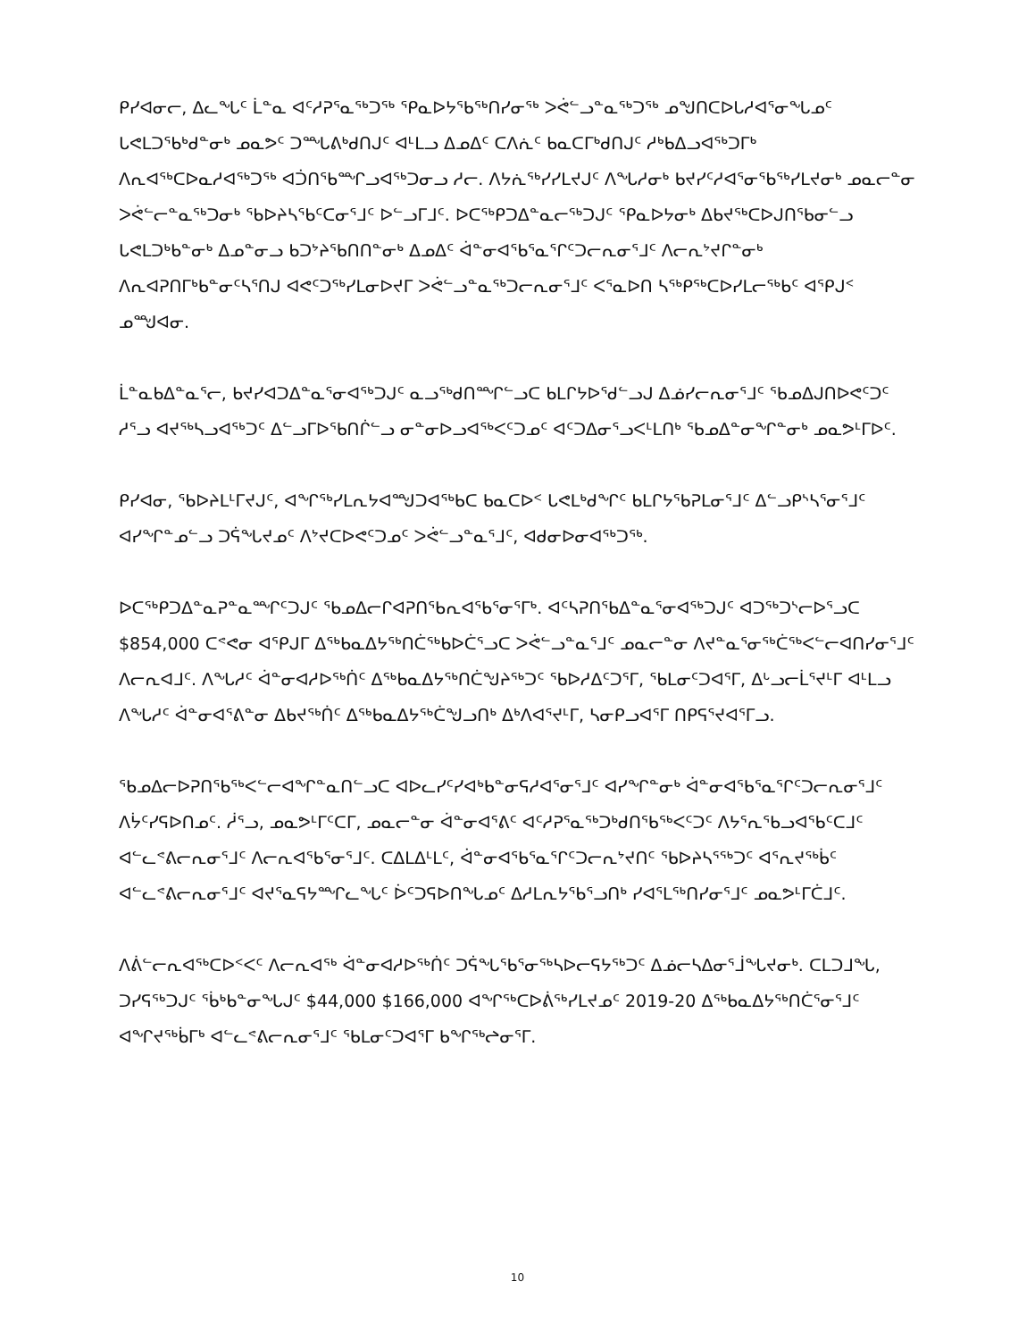ᑭᓯᐊᓂᓕ, ᐃᓚᖓᑦ ᒫᓐᓇ ᐊᑦᓱᕈᕐᓇᖅᑐᖅ ᕿᓇᐅᔭᖃᖅᑎᓯᓂᖅ ᐳᕚᓪᓗᓐᓇᖅᑐᖅ ᓄᖑᑎᑕᐅᒐᓱᐊᕐᓂᖓᓄᑦ ᒐᕙᒪᑐᖃᒃᑯᓐᓂᒃ ᓄᓇᕗᑦ ᑐᙵᕕᒃᑯᑎᒍᑦ ᐊᒻᒪᓗ ᐃᓄᐃᑦ ᑕᐱᕇᑦ ᑲᓇᑕᒥᒃᑯᑎᒍᑦ ᓱᒃᑲᐃᓗᐊᖅᑐᒥᒃ ᐱᕆᐊᖅᑕᐅᓇᓱᐊᖅᑐᖅ ᐊᑑᑎᖃᙱᓗᐊᖅᑐᓂᓗ ᓱᓕ. ᐱᔭᕇᖅᓯᓯᒪᔪᒍᑦ ᐱᖓᓱᓂᒃ ᑲᔪᓯᑦᓱᐊᕐᓂᖃᖅᓯᒪᔪᓂᒃ ᓄᓇᓕᓐᓂ ᐳᕚᓪᓕᓐᓇᖅᑐᓂᒃ ᖃᐅᔨᓴᖃᑦᑕᓂᕐᒧᑦ ᐅᓪᓗᒥᒧᑦ. ᐅᑕᖅᑭᑐᐃᓐᓇᓕᖅᑐᒍᑦ ᕿᓇᐅᔭᓂᒃ ᐃᑲᔪᖅᑕᐅᒍᑎᖃᓂᓪᓗ ᒐᕙᒪᑐᒃᑲᓐᓂᒃ ᐃᓄᓐᓂᓗ ᑲᑐᔾᔨᖃᑎᑎᓐᓂᒃ ᐃᓄᐃᑦ ᐋᓐᓂᐊᕐᑲᕐᓇᕐᒋᑦᑐᓕᕆᓂᕐᒧᑦ ᐱᓕᕆᔾᔪᒋᓐᓂᒃ ᐱᕆᐊᕈᑎᒥᒃᑲᓐᓂᑦᓴᕐᑎᒍ ᐊᕙᑦᑐᖅᓯᒪᓂᐅᔪᒥ ᐳᕚᓪᓗᓐᓇᖅᑐᓕᕆᓂᕐᒧᑦ ᐸᕐᓇᐅᑎ ᓴᖅᑭᖅᑕᐅᓯᒪᓕᖅᑲᑦ ᐊᕿᒍᑉ ᓄᙳᐊᓂ.
ᒫᓐᓇᑲᐃᓐᓇᕐᓕ, ᑲᔪᓯᐊᑐᐃᓐᓇᕐᓂᐊᖅᑐᒍᑦ ᓇᓗᖅᑯᑎᙱᓪᓗᑕ ᑲᒪᒋᔭᐅᕐᑯᓪᓗᒍ ᐃᓅᓯᓕᕆᓂᕐᒧᑦ ᖃᓄᐃᒍᑎᐅᕙᑦᑐᑦ ᓱᕐᓗ ᐊᔪᖅᓴᓗᐊᖅᑐᑦ ᐃᓪᓗᒥᐅᖃᑎᒌᓪᓗ ᓂᓐᓂᐅᓗᐊᖅᐸᑦᑐᓄᑦ ᐊᑦᑐᐃᓂᕐᓗᐸᒻᒪᑎᒃ ᖃᓄᐃᓐᓂᖏᓐᓂᒃ ᓄᓇᕗᒻᒥᐅᑦ.
ᑭᓯᐊᓂ, ᖃᐅᔨᒪᒻᒥᔪᒍᑦ, ᐊᖏᖅᓯᒪᕆᔭᐊᙳᑐᐊᖅᑲᑕ ᑲᓇᑕᐅᑉ ᒐᕙᒪᒃᑯᖏᑦ ᑲᒪᒋᔭᖃᕈᒪᓂᕐᒧᑦ ᐃᓪᓗᑭᔅᓴᕐᓂᕐᒧᑦ ᐊᓯᖏᓐᓄᓪᓗ ᑐᕌᖓᔪᓄᑦ ᐱᔾᔪᑕᐅᕙᑦᑐᓄᑦ ᐳᕚᓪᓗᓐᓇᕐᒧᑦ, ᐊᑯᓂᐅᓂᐊᖅᑐᖅ.
ᐅᑕᖅᑭᑐᐃᓐᓇᕈᓐᓇᙱᑦᑐᒍᑦ ᖃᓄᐃᓕᒋᐊᕈᑎᖃᕆᐊᖃᕐᓂᕐᒥᒃ. ᐊᑦᓴᕈᑎᖃᐃᓐᓇᕐᓂᐊᖅᑐᒍᑦ ᐊᑐᖅᑐᔅᓕᐅᕐᓗᑕ $854,000 ᑕᕝᕙᓂ ᐊᕿᒍᒥ ᐃᖅᑲᓇᐃᔭᖅᑎᑖᖅᑲᐅᑖᕐᓗᑕ ᐳᕚᓪᓗᓐᓇᕐᒧᑦ ᓄᓇᓕᓐᓂ ᐱᔪᓐᓇᕐᓂᖅᑖᖅᐸᓪᓕᐊᑎᓯᓂᕐᒧᑦ ᐱᓕᕆᐊᒧᑦ. ᐱᖓᓱᑦ ᐋᓐᓂᐊᓱᐅᖅᑏᑦ ᐃᖅᑲᓇᐃᔭᖅᑎᑖᖑᔨᖅᑐᑦ ᖃᐅᓱᐃᑦᑐᕐᒥ, ᖃᒪᓂᑦᑐᐊᕐᒥ, ᐃᒡᓗᓕᒫᕐᔪᒻᒥ ᐊᒻᒪᓗ ᐱᖓᓱᑦ ᐋᓐᓂᐊᕐᕕᓐᓂ ᐃᑲᔪᖅᑏᑦ ᐃᖅᑲᓇᐃᔭᖅᑖᖑᓗᑎᒃ ᐃᒃᐱᐊᕐᔪᒻᒥ, ᓴᓂᑭᓗᐊᕐᒥ ᑎᑭᕋᕐᔪᐊᕐᒥᓗ.
ᖃᓄᐃᓕᐅᕈᑎᖃᖅᐸᓪᓕᐊᖏᓐᓇᑎᓪᓗᑕ ᐊᐅᓚᓯᑦᓯᐊᒃᑲᓐᓂᕋᓱᐊᕐᓂᕐᒧᑦ ᐊᓯᖏᓐᓂᒃ ᐋᓐᓂᐊᕐᑲᕐᓇᕐᒋᑦᑐᓕᕆᓂᕐᒧᑦ ᐱᔮᑦᓯᕋᐅᑎᓄᑦ. ᓲᕐᓗ, ᓄᓇᕗᒻᒥᑦᑕᒥ, ᓄᓇᓕᓐᓂ ᐋᓐᓂᐊᕐᕕᑦ ᐊᑦᓱᕈᕐᓇᖅᑐᒃᑯᑎᖃᖅᐸᑦᑐᑦ ᐱᔭᕐᕆᖃᓗᐊᖃᑦᑕᒧᑦ ᐊᓪᓚᕝᕕᓕᕆᓂᕐᒧᑦ ᐱᓕᕆᐊᖃᕐᓂᕐᒧᑦ. ᑕᐃᒪᐃᒻᒪᑦ, ᐋᓐᓂᐊᕐᑲᕐᓇᕐᒋᑦᑐᓕᕆᔾᔪᑎᑦ ᖃᐅᔨᓴᕐᖅᑐᑦ ᐊᕐᕆᔪᖅᑳᑦ ᐊᓪᓚᕝᕕᓕᕆᓂᕐᒧᑦ ᐊᔪᕐᓇᕋᔭᙱᓚᖓᑦ ᐆᑦᑐᕋᐅᑎᖓᓄᑦ ᐃᓱᒪᕆᔭᖃᕐᓗᑎᒃ ᓯᐊᕐᒪᖅᑎᓯᓂᕐᒧᑦ ᓄᓇᕗᒻᒥᑖᒧᑦ.
ᐱᕖᓪᓕᕆᐊᖅᑕᐅᑉᐸᑦ ᐱᓕᕆᐊᖅ ᐋᓐᓂᐊᓱᐅᖅᑏᑦ ᑐᕌᖓᖃᕐᓂᖅᓴᐅᓕᕋᔭᖅᑐᑦ ᐃᓅᓕᓴᐃᓂᕐᒨᖓᔪᓂᒃ. ᑕᒪᑐᒧᖓ, ᑐᓯᕋᖅᑐᒍᑦ ᖄᒃᑲᓐᓂᖓᒍᑦ $44,000 $166,000 ᐊᖏᖅᑕᐅᕖᖅᓯᒪᔪᓄᑦ 2019-20 ᐃᖅᑲᓇᐃᔭᖅᑎᑖᕐᓂᕐᒧᑦ ᐊᖏᔪᖅᑳᒥᒃ ᐊᓪᓚᕝᕕᓕᕆᓂᕐᒧᑦ ᖃᒪᓂᑦᑐᐊᕐᒥ ᑲᖏᖅᖠᓂᕐᒥ.
10